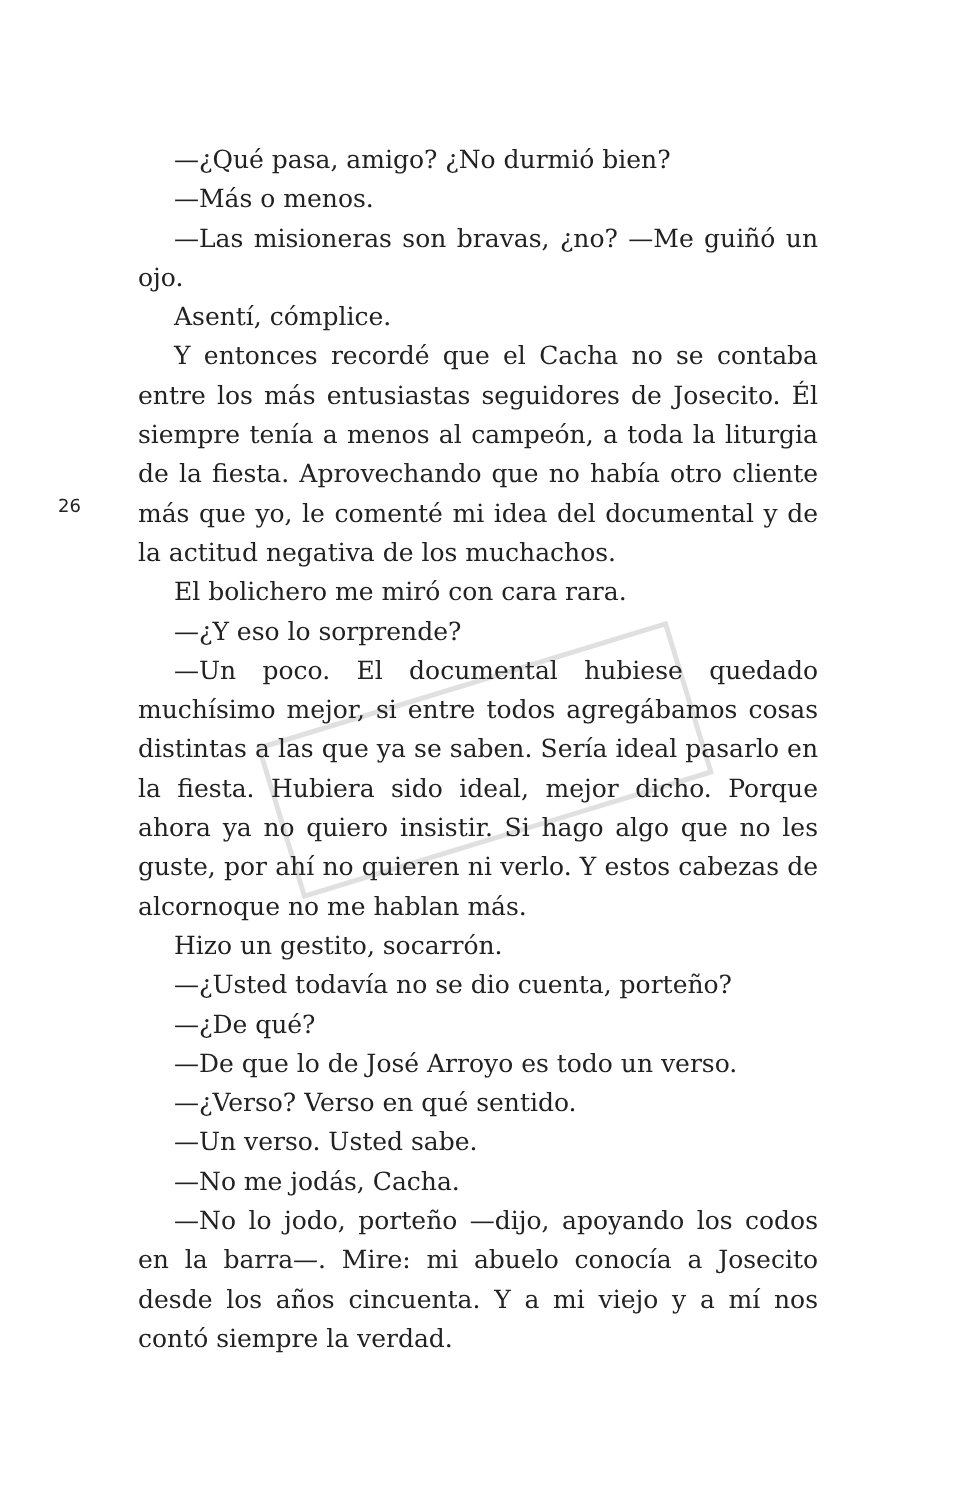26
—¿Qué pasa, amigo? ¿No durmió bien?
—Más o menos.
—Las misioneras son bravas, ¿no? —Me guiñó un ojo.
Asentí, cómplice.
Y entonces recordé que el Cacha no se contaba entre los más entusiastas seguidores de Josecito. Él siempre tenía a menos al campeón, a toda la liturgia de la fiesta. Aprovechando que no había otro cliente más que yo, le comenté mi idea del documental y de la actitud negativa de los muchachos.
El bolichero me miró con cara rara.
—¿Y eso lo sorprende?
—Un poco. El documental hubiese quedado muchísimo mejor, si entre todos agregábamos cosas distintas a las que ya se saben. Sería ideal pasarlo en la fiesta. Hubiera sido ideal, mejor dicho. Porque ahora ya no quiero insistir. Si hago algo que no les guste, por ahí no quieren ni verlo. Y estos cabezas de alcornoque no me hablan más.
Hizo un gestito, socarrón.
—¿Usted todavía no se dio cuenta, porteño?
—¿De qué?
—De que lo de José Arroyo es todo un verso.
—¿Verso? Verso en qué sentido.
—Un verso. Usted sabe.
—No me jodás, Cacha.
—No lo jodo, porteño —dijo, apoyando los codos en la barra—. Mire: mi abuelo conocía a Josecito desde los años cincuenta. Y a mi viejo y a mí nos contó siempre la verdad.